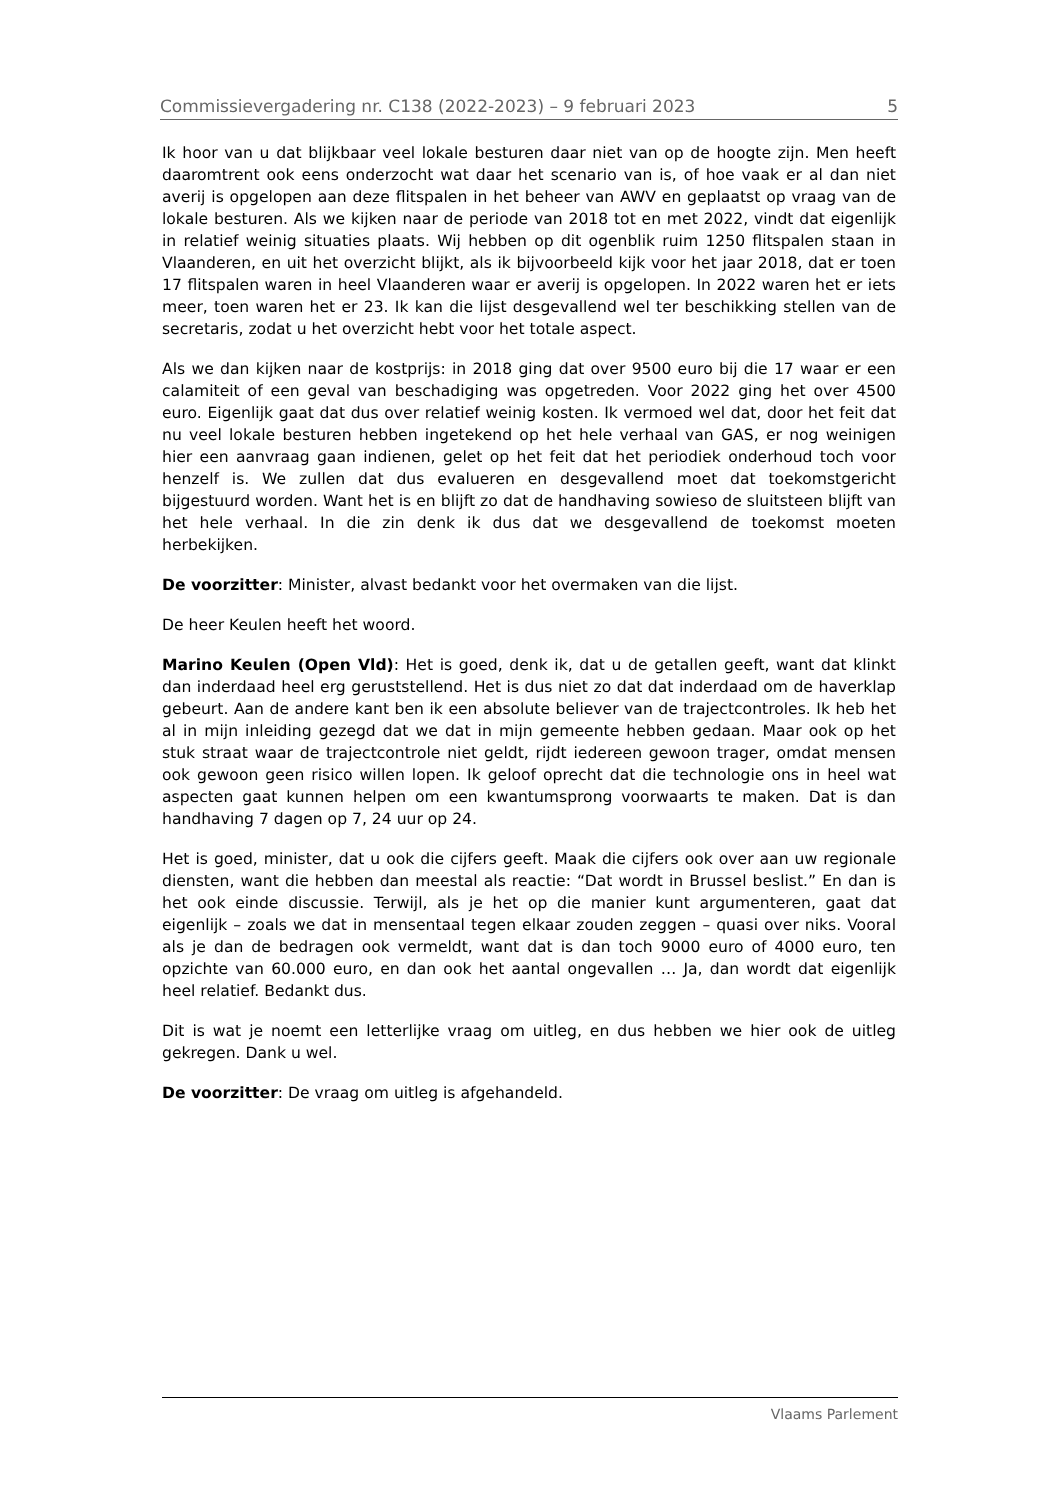Commissievergadering nr. C138 (2022-2023) – 9 februari 2023 5
Ik hoor van u dat blijkbaar veel lokale besturen daar niet van op de hoogte zijn. Men heeft daaromtrent ook eens onderzocht wat daar het scenario van is, of hoe vaak er al dan niet averij is opgelopen aan deze flitspalen in het beheer van AWV en geplaatst op vraag van de lokale besturen. Als we kijken naar de periode van 2018 tot en met 2022, vindt dat eigenlijk in relatief weinig situaties plaats. Wij hebben op dit ogenblik ruim 1250 flitspalen staan in Vlaanderen, en uit het overzicht blijkt, als ik bijvoorbeeld kijk voor het jaar 2018, dat er toen 17 flitspalen waren in heel Vlaanderen waar er averij is opgelopen. In 2022 waren het er iets meer, toen waren het er 23. Ik kan die lijst desgevallend wel ter beschikking stellen van de secretaris, zodat u het overzicht hebt voor het totale aspect.
Als we dan kijken naar de kostprijs: in 2018 ging dat over 9500 euro bij die 17 waar er een calamiteit of een geval van beschadiging was opgetreden. Voor 2022 ging het over 4500 euro. Eigenlijk gaat dat dus over relatief weinig kosten. Ik vermoed wel dat, door het feit dat nu veel lokale besturen hebben ingetekend op het hele verhaal van GAS, er nog weinigen hier een aanvraag gaan indienen, gelet op het feit dat het periodiek onderhoud toch voor henzelf is. We zullen dat dus evalueren en desgevallend moet dat toekomstgericht bijgestuurd worden. Want het is en blijft zo dat de handhaving sowieso de sluitsteen blijft van het hele verhaal. In die zin denk ik dus dat we desgevallend de toekomst moeten herbekijken.
De voorzitter: Minister, alvast bedankt voor het overmaken van die lijst.
De heer Keulen heeft het woord.
Marino Keulen (Open Vld): Het is goed, denk ik, dat u de getallen geeft, want dat klinkt dan inderdaad heel erg geruststellend. Het is dus niet zo dat dat inderdaad om de haverklap gebeurt. Aan de andere kant ben ik een absolute believer van de trajectcontroles. Ik heb het al in mijn inleiding gezegd dat we dat in mijn gemeente hebben gedaan. Maar ook op het stuk straat waar de trajectcontrole niet geldt, rijdt iedereen gewoon trager, omdat mensen ook gewoon geen risico willen lopen. Ik geloof oprecht dat die technologie ons in heel wat aspecten gaat kunnen helpen om een kwantumsprong voorwaarts te maken. Dat is dan handhaving 7 dagen op 7, 24 uur op 24.
Het is goed, minister, dat u ook die cijfers geeft. Maak die cijfers ook over aan uw regionale diensten, want die hebben dan meestal als reactie: “Dat wordt in Brussel beslist.” En dan is het ook einde discussie. Terwijl, als je het op die manier kunt argumenteren, gaat dat eigenlijk – zoals we dat in mensentaal tegen elkaar zouden zeggen – quasi over niks. Vooral als je dan de bedragen ook vermeldt, want dat is dan toch 9000 euro of 4000 euro, ten opzichte van 60.000 euro, en dan ook het aantal ongevallen … Ja, dan wordt dat eigenlijk heel relatief. Bedankt dus.
Dit is wat je noemt een letterlijke vraag om uitleg, en dus hebben we hier ook de uitleg gekregen. Dank u wel.
De voorzitter: De vraag om uitleg is afgehandeld.
Vlaams Parlement